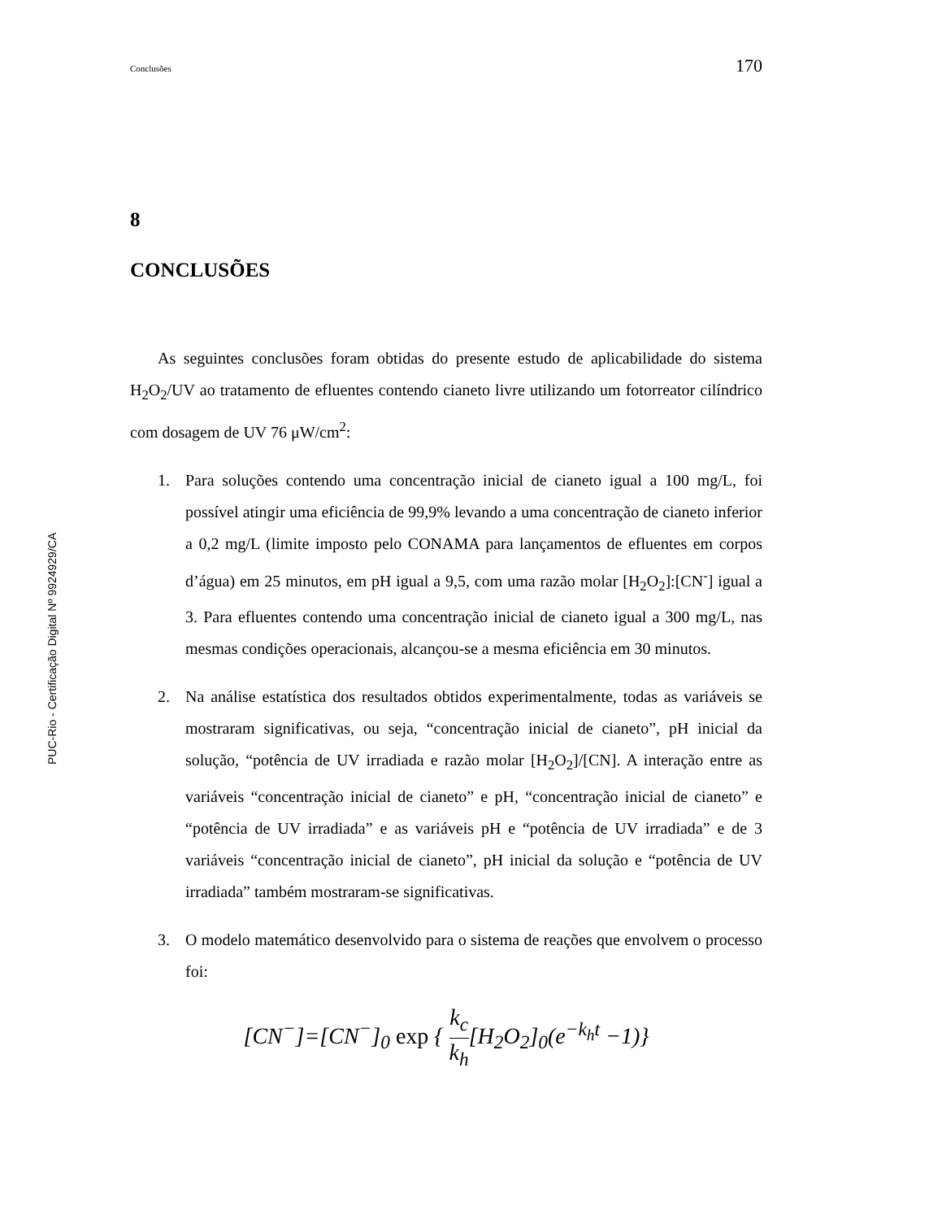Conclusões 170
PUC-Rio - Certificação Digital Nº 9924929/CA
8
CONCLUSÕES
As seguintes conclusões foram obtidas do presente estudo de aplicabilidade do sistema H<sub>2</sub>O<sub>2</sub>/UV ao tratamento de efluentes contendo cianeto livre utilizando um fotorreator cilíndrico com dosagem de UV 76 μW/cm<sup>2</sup>:
1. Para soluções contendo uma concentração inicial de cianeto igual a 100 mg/L, foi possível atingir uma eficiência de 99,9% levando a uma concentração de cianeto inferior a 0,2 mg/L (limite imposto pelo CONAMA para lançamentos de efluentes em corpos d’água) em 25 minutos, em pH igual a 9,5, com uma razão molar [H<sub>2</sub>O<sub>2</sub>]:[CN<sup>-</sup>] igual a 3. Para efluentes contendo uma concentração inicial de cianeto igual a 300 mg/L, nas mesmas condições operacionais, alcançou-se a mesma eficiência em 30 minutos.
2. Na análise estatística dos resultados obtidos experimentalmente, todas as variáveis se mostraram significativas, ou seja, “concentração inicial de cianeto”, pH inicial da solução, “potência de UV irradiada e razão molar [H<sub>2</sub>O<sub>2</sub>]/[CN]. A interação entre as variáveis “concentração inicial de cianeto” e pH, “concentração inicial de cianeto” e “potência de UV irradiada” e as variáveis pH e “potência de UV irradiada” e de 3 variáveis “concentração inicial de cianeto”, pH inicial da solução e “potência de UV irradiada” também mostraram-se significativas.
3. O modelo matemático desenvolvido para o sistema de reações que envolvem o processo foi:
[CN<sup>−</sup>]=[CN<sup>−</sup>]<sub>0</sub> exp { k<sub>c</sub> k<sub>h</sub>[H<sub>2</sub>O<sub>2</sub>]<sub>0</sub>(e<sup>−k<sub>h</sub>t</sup> −1)}